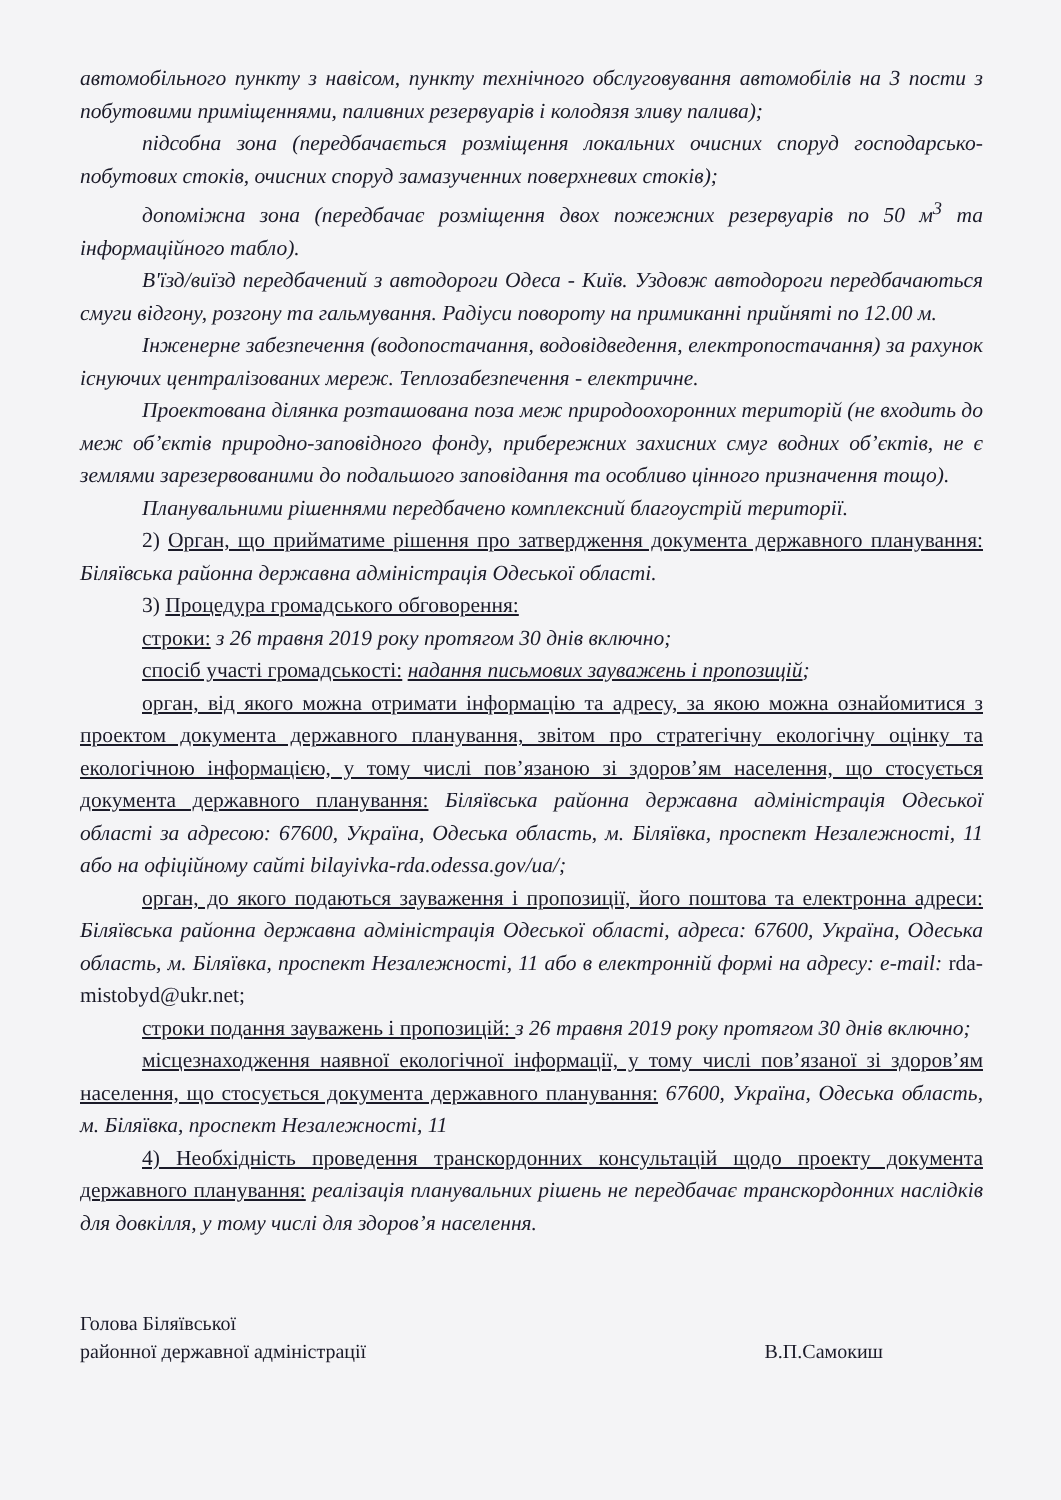автомобільного пункту з навісом, пункту технічного обслуговування автомобілів на 3 пости з побутовими приміщеннями, паливних резервуарів і колодязя зливу палива);
підсобна зона (передбачається розміщення локальних очисних споруд господарсько-побутових стоків, очисних споруд замазученних поверхневих стоків);
допоміжна зона (передбачає розміщення двох пожежних резервуарів по 50 м<sup>3</sup> та інформаційного табло).
В'їзд/виїзд передбачений з автодороги Одеса - Київ. Уздовж автодороги передбачаються смуги відгону, розгону та гальмування. Радіуси повороту на примиканні прийняті по 12.00 м.
Інженерне забезпечення (водопостачання, водовідведення, електропостачання) за рахунок існуючих централізованих мереж. Теплозабезпечення - електричне.
Проектована ділянка розташована поза меж природоохоронних територій (не входить до меж об’єктів природно-заповідного фонду, прибережних захисних смуг водних об’єктів, не є землями зарезервованими до подальшого заповідання та особливо цінного призначення тощо).
Планувальними рішеннями передбачено комплексний благоустрій території.
2) Орган, що прийматиме рішення про затвердження документа державного планування: Біляївська районна державна адміністрація Одеської області.
3) Процедура громадського обговорення:
строки: з 26 травня 2019 року протягом 30 днів включно;
спосіб участі громадськості: надання письмових зауважень і пропозицій;
орган, від якого можна отримати інформацію та адресу, за якою можна ознайомитися з проектом документа державного планування, звітом про стратегічну екологічну оцінку та екологічною інформацією, у тому числі пов’язаною зі здоров’ям населення, що стосується документа державного планування: Біляївська районна державна адміністрація Одеської області за адресою: 67600, Україна, Одеська область, м. Біляївка, проспект Незалежності, 11 або на офіційному сайті bilayivka-rda.odessa.gov/ua/;
орган, до якого подаються зауваження і пропозиції, його поштова та електронна адреси: Біляївська районна державна адміністрація Одеської області, адреса: 67600, Україна, Одеська область, м. Біляївка, проспект Незалежності, 11 або в електронній формі на адресу: e-mail: rda-mistobyd@ukr.net;
строки подання зауважень і пропозицій: з 26 травня 2019 року протягом 30 днів включно;
місцезнаходження наявної екологічної інформації, у тому числі пов’язаної зі здоров’ям населення, що стосується документа державного планування: 67600, Україна, Одеська область, м. Біляївка, проспект Незалежності, 11
4) Необхідність проведення транскордонних консультацій щодо проекту документа державного планування: реалізація планувальних рішень не передбачає транскордонних наслідків для довкілля, у тому числі для здоров’я населення.
Голова Біляївської
районної державної адміністрації
В.П.Самокиш